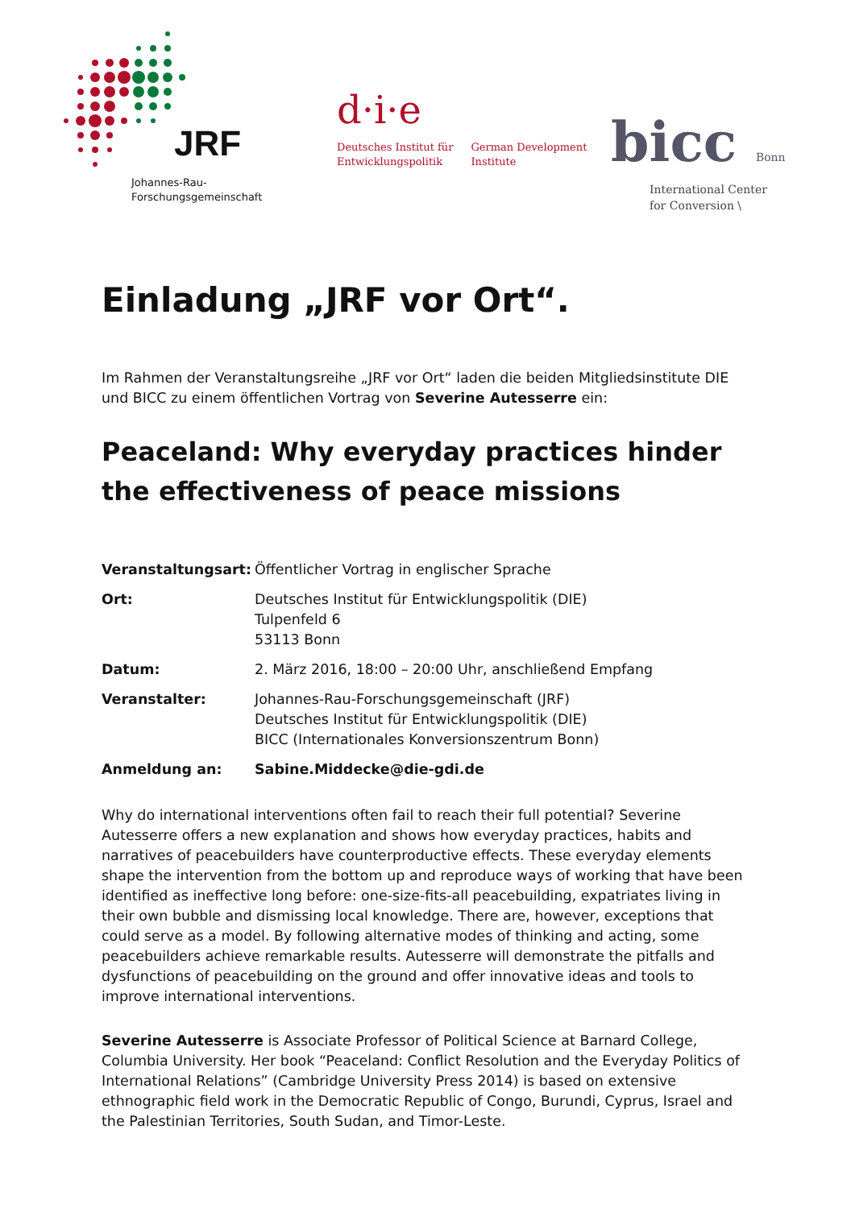JRF
Johannes-Rau-
Forschungsgemeinschaft
d·i·e
Deutsches Institut für
Entwicklungspolitik
German Development
Institute
bicc Bonn
International Center
for Conversion \
Einladung „JRF vor Ort“.
Im Rahmen der Veranstaltungsreihe „JRF vor Ort“ laden die beiden Mitgliedsinstitute DIE und BICC zu einem öffentlichen Vortrag von Severine Autesserre ein:
Peaceland: Why everyday practices hinder the effectiveness of peace missions
| Veranstaltungsart: | Öffentlicher Vortrag in englischer Sprache |
| Ort: | Deutsches Institut für Entwicklungspolitik (DIE) Tulpenfeld 6 53113 Bonn |
| Datum: | 2. März 2016, 18:00 – 20:00 Uhr, anschließend Empfang |
| Veranstalter: | Johannes-Rau-Forschungsgemeinschaft (JRF) Deutsches Institut für Entwicklungspolitik (DIE) BICC (Internationales Konversionszentrum Bonn) |
| Anmeldung an: | Sabine.Middecke@die-gdi.de |
Why do international interventions often fail to reach their full potential? Severine Autesserre offers a new explanation and shows how everyday practices, habits and narratives of peacebuilders have counterproductive effects. These everyday elements shape the intervention from the bottom up and reproduce ways of working that have been identified as ineffective long before: one-size-fits-all peacebuilding, expatriates living in their own bubble and dismissing local knowledge. There are, however, exceptions that could serve as a model. By following alternative modes of thinking and acting, some peacebuilders achieve remarkable results. Autesserre will demonstrate the pitfalls and dysfunctions of peacebuilding on the ground and offer innovative ideas and tools to improve international interventions.
Severine Autesserre is Associate Professor of Political Science at Barnard College, Columbia University. Her book “Peaceland: Conflict Resolution and the Everyday Politics of International Relations” (Cambridge University Press 2014) is based on extensive ethnographic field work in the Democratic Republic of Congo, Burundi, Cyprus, Israel and the Palestinian Territories, South Sudan, and Timor-Leste.